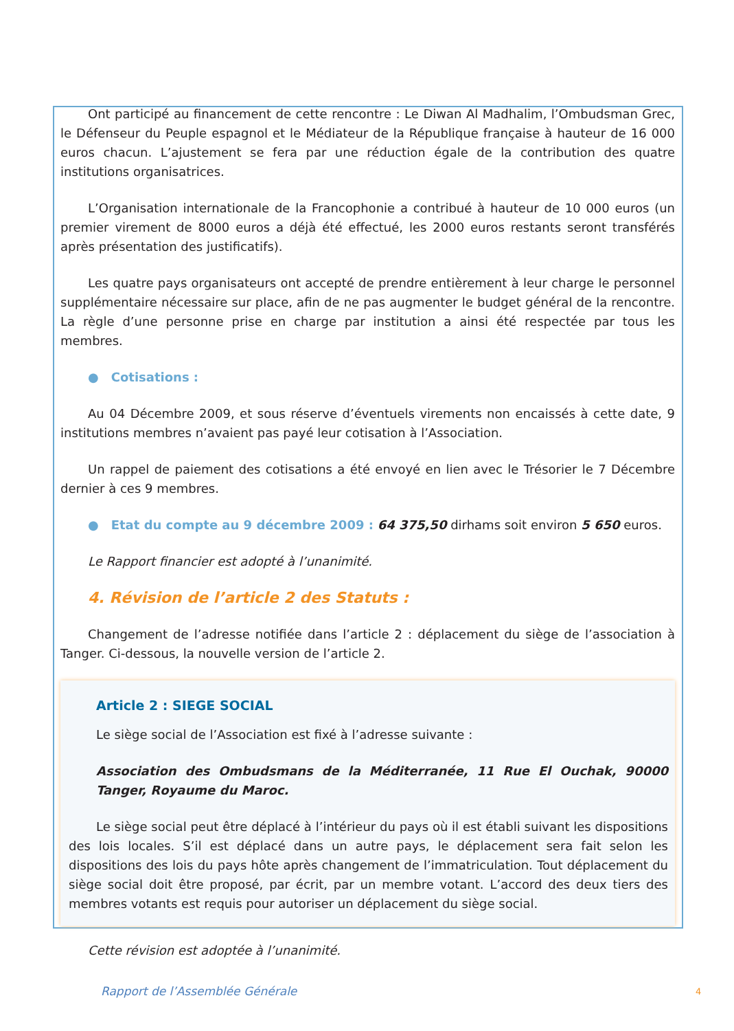Ont participé au financement de cette rencontre : Le Diwan Al Madhalim, l’Ombudsman Grec, le Défenseur du Peuple espagnol et le Médiateur de la République française à hauteur de 16 000 euros chacun. L’ajustement se fera par une réduction égale de la contribution des quatre institutions organisatrices.
L’Organisation internationale de la Francophonie a contribué à hauteur de 10 000 euros (un premier virement de 8000 euros a déjà été effectué, les 2000 euros restants seront transférés après présentation des justificatifs).
Les quatre pays organisateurs ont accepté de prendre entièrement à leur charge le personnel supplémentaire nécessaire sur place, afin de ne pas augmenter le budget général de la rencontre. La règle d’une personne prise en charge par institution a ainsi été respectée par tous les membres.
● Cotisations :
Au 04 Décembre 2009, et sous réserve d’éventuels virements non encaissés à cette date, 9 institutions membres n’avaient pas payé leur cotisation à l’Association.
Un rappel de paiement des cotisations a été envoyé en lien avec le Trésorier le 7 Décembre dernier à ces 9 membres.
● Etat du compte au 9 décembre 2009 : 64 375,50 dirhams soit environ 5 650 euros.
Le Rapport financier est adopté à l’unanimité.
4. Révision de l’article 2 des Statuts :
Changement de l’adresse notifiée dans l’article 2 : déplacement du siège de l’association à Tanger. Ci-dessous, la nouvelle version de l’article 2.
Article 2 : SIEGE SOCIAL
Le siège social de l’Association est fixé à l’adresse suivante :
Association des Ombudsmans de la Méditerranée, 11 Rue El Ouchak, 90000 Tanger, Royaume du Maroc.
Le siège social peut être déplacé à l’intérieur du pays où il est établi suivant les dispositions des lois locales. S’il est déplacé dans un autre pays, le déplacement sera fait selon les dispositions des lois du pays hôte après changement de l’immatriculation. Tout déplacement du siège social doit être proposé, par écrit, par un membre votant. L’accord des deux tiers des membres votants est requis pour autoriser un déplacement du siège social.
Cette révision est adoptée à l’unanimité.
Rapport de l’Assemblée Générale
4